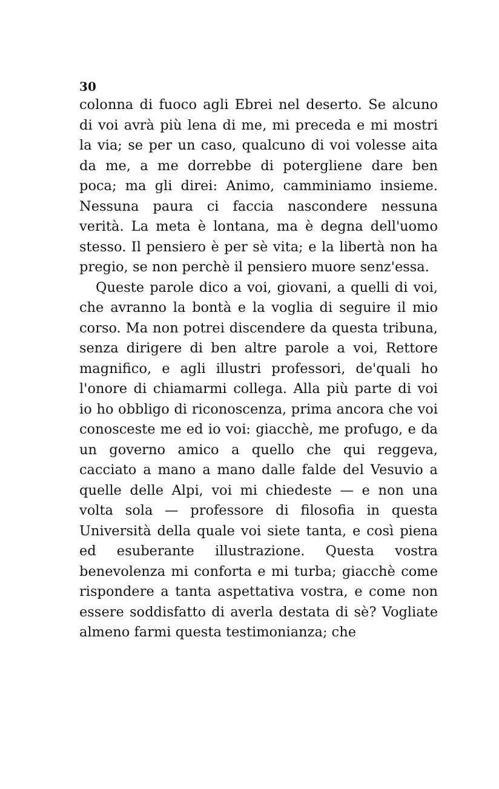30
colonna di fuoco agli Ebrei nel deserto. Se alcuno di voi avrà più lena di me, mi preceda e mi mostri la via; se per un caso, qualcuno di voi volesse aita da me, a me dorrebbe di potergliene dare ben poca; ma gli direi: Animo, camminiamo insieme. Nessuna paura ci faccia nascondere nessuna verità. La meta è lontana, ma è degna dell'uomo stesso. Il pensiero è per sè vita; e la libertà non ha pregio, se non perchè il pensiero muore senz'essa.
Queste parole dico a voi, giovani, a quelli di voi, che avranno la bontà e la voglia di seguire il mio corso. Ma non potrei discendere da questa tribuna, senza dirigere di ben altre parole a voi, Rettore magnifico, e agli illustri professori, de'quali ho l'onore di chiamarmi collega. Alla più parte di voi io ho obbligo di riconoscenza, prima ancora che voi conosceste me ed io voi: giacchè, me profugo, e da un governo amico a quello che qui reggeva, cacciato a mano a mano dalle falde del Vesuvio a quelle delle Alpi, voi mi chiedeste — e non una volta sola — professore di filosofia in questa Università della quale voi siete tanta, e così piena ed esuberante illustrazione. Questa vostra benevolenza mi conforta e mi turba; giacchè come rispondere a tanta aspettativa vostra, e come non essere soddisfatto di averla destata di sè? Vogliate almeno farmi questa testimonianza; che